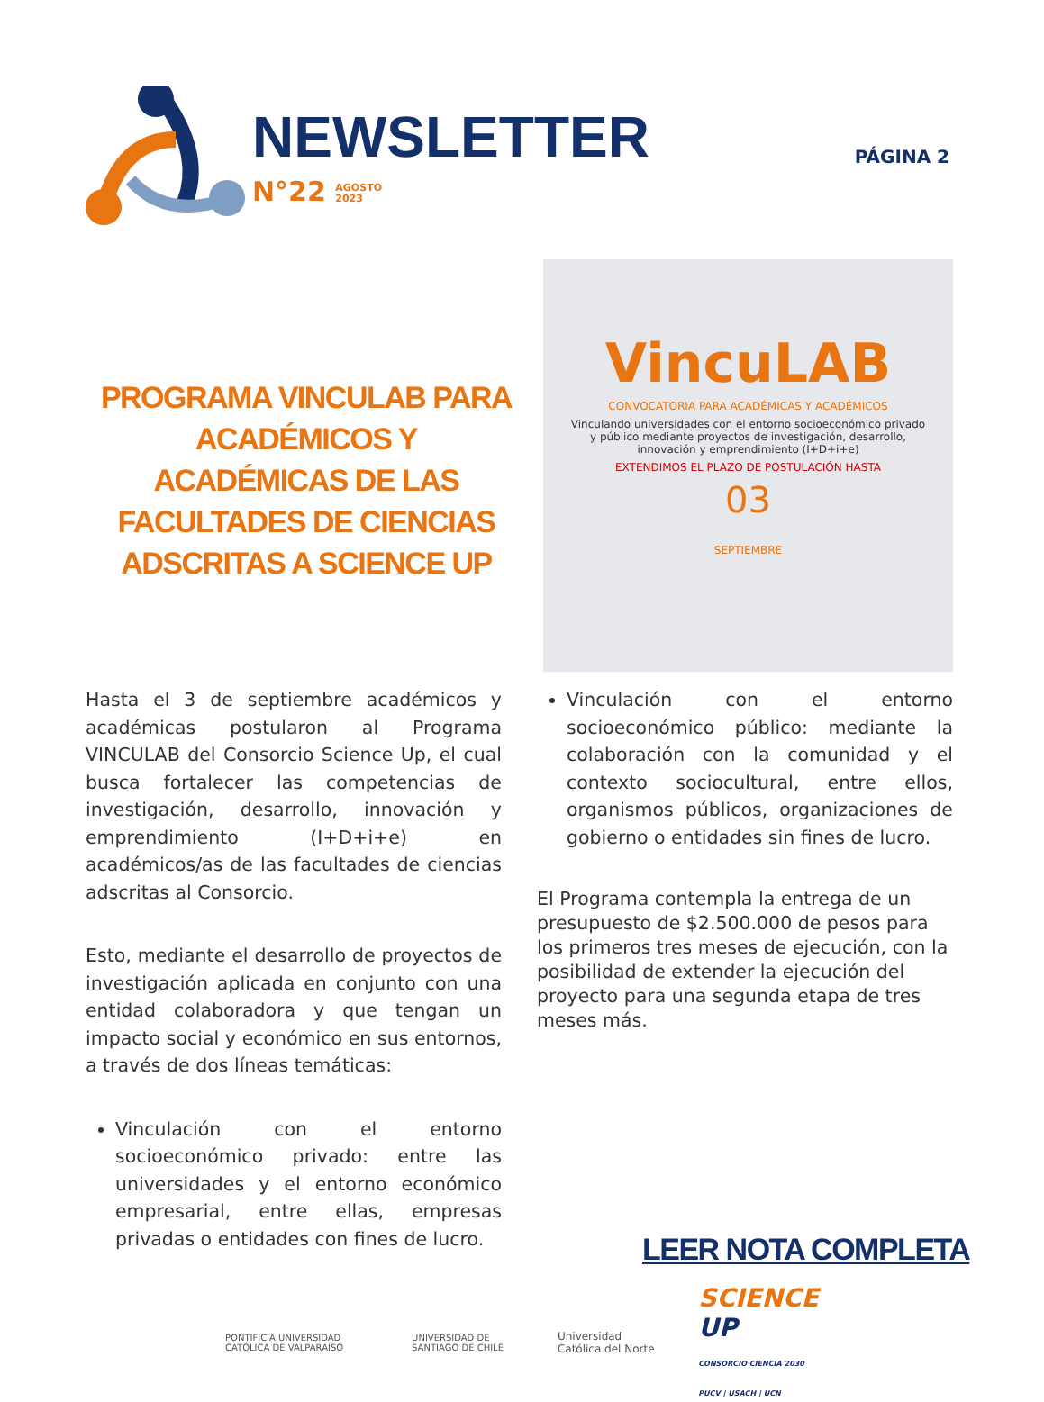NEWSLETTER
N°22 AGOSTO
2023
PÁGINA 2
PROGRAMA VINCULAB PARA ACADÉMICOS Y ACADÉMICAS DE LAS FACULTADES DE CIENCIAS ADSCRITAS A SCIENCE UP
VincuLAB
CONVOCATORIA PARA ACADÉMICAS Y ACADÉMICOS
Vinculando universidades con el entorno socioeconómico privado y público mediante proyectos de investigación, desarrollo, innovación y emprendimiento (I+D+i+e)
EXTENDIMOS EL PLAZO DE POSTULACIÓN HASTA
03
SEPTIEMBRE
Hasta el 3 de septiembre académicos y académicas postularon al Programa VINCULAB del Consorcio Science Up, el cual busca fortalecer las competencias de investigación, desarrollo, innovación y emprendimiento (I+D+i+e) en académicos/as de las facultades de ciencias adscritas al Consorcio.
Esto, mediante el desarrollo de proyectos de investigación aplicada en conjunto con una entidad colaboradora y que tengan un impacto social y económico en sus entornos, a través de dos líneas temáticas:
Vinculación con el entorno socioeconómico privado: entre las universidades y el entorno económico empresarial, entre ellas, empresas privadas o entidades con fines de lucro.
Vinculación con el entorno socioeconómico público: mediante la colaboración con la comunidad y el contexto sociocultural, entre ellos, organismos públicos, organizaciones de gobierno o entidades sin fines de lucro.
El Programa contempla la entrega de un presupuesto de $2.500.000 de pesos para los primeros tres meses de ejecución, con la posibilidad de extender la ejecución del proyecto para una segunda etapa de tres meses más.
LEER NOTA COMPLETA
PONTIFICIA UNIVERSIDAD CATÓLICA DE VALPARAÍSO UNIVERSIDAD DE SANTIAGO DE CHILE Universidad Católica del Norte SCIENCE UP
CONSORCIO CIENCIA 2030 PUCV | USACH | UCN